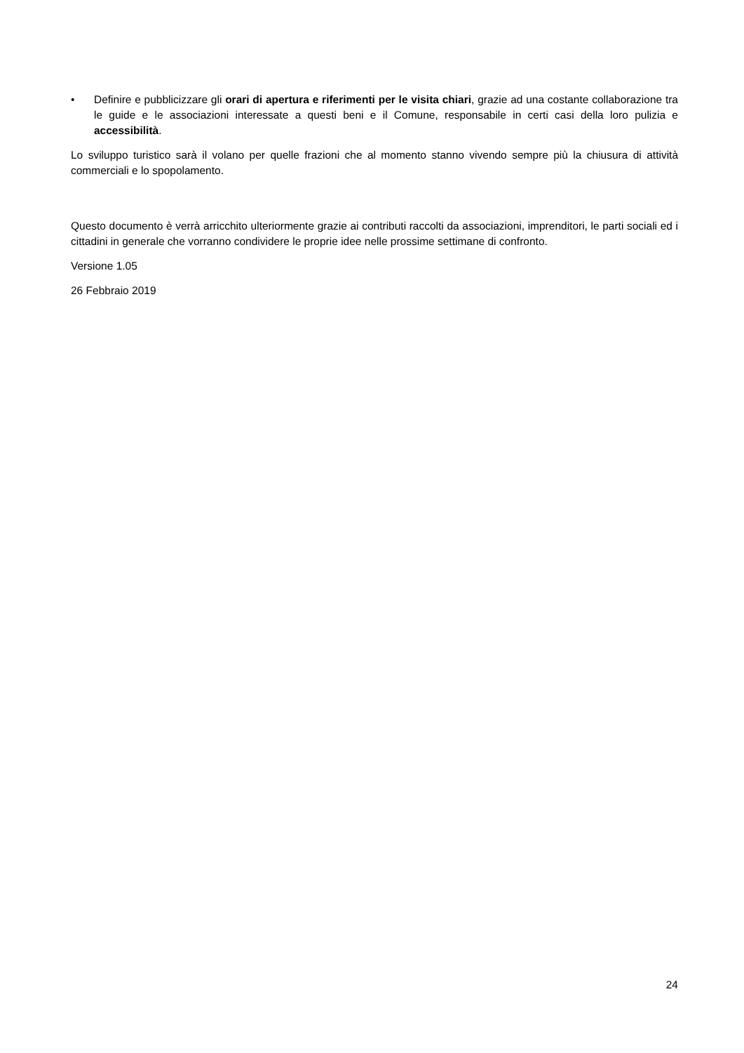• Definire e pubblicizzare gli orari di apertura e riferimenti per le visita chiari, grazie ad una costante collaborazione tra le guide e le associazioni interessate a questi beni e il Comune, responsabile in certi casi della loro pulizia e accessibilità.
Lo sviluppo turistico sarà il volano per quelle frazioni che al momento stanno vivendo sempre più la chiusura di attività commerciali e lo spopolamento.
Questo documento è verrà arricchito ulteriormente grazie ai contributi raccolti da associazioni, imprenditori, le parti sociali ed i cittadini in generale che vorranno condividere le proprie idee nelle prossime settimane di confronto.
Versione 1.05
26 Febbraio 2019
24